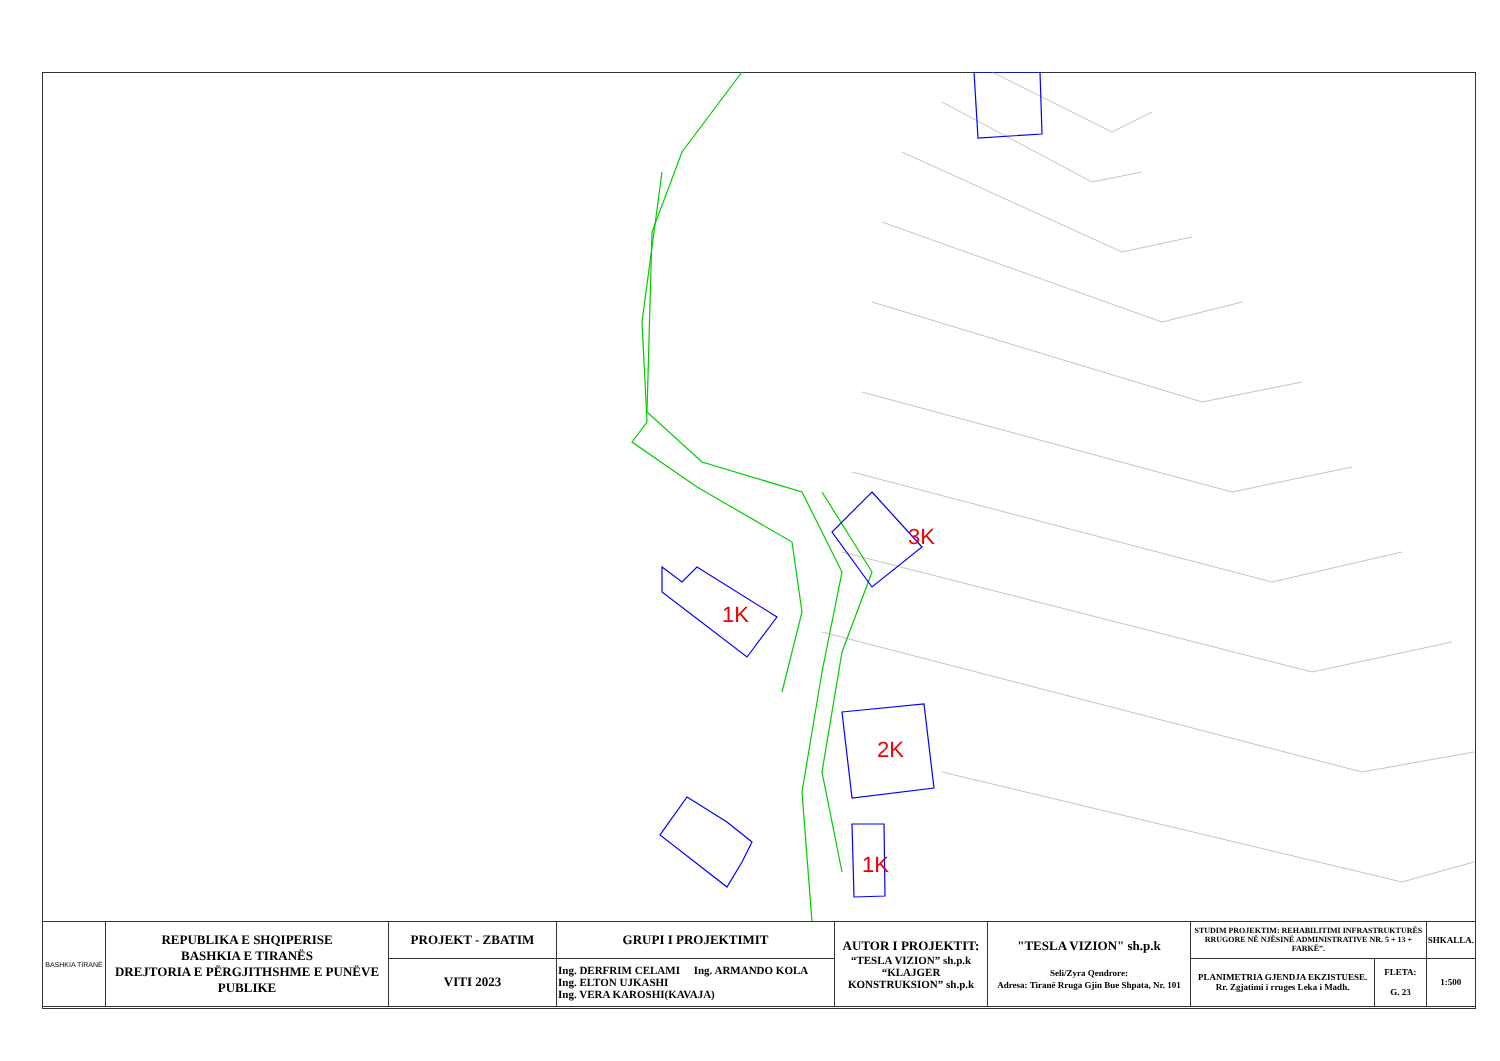3K
1K
2K
1K
| BASHKIA TIRANË | REPUBLIKA E SHQIPERISE BASHKIA E TIRANËS DREJTORIA E PËRGJITHSHME E PUNËVE PUBLIKE | PROJEKT - ZBATIM | GRUPI I PROJEKTIMIT | AUTOR I PROJEKTIT: “TESLA VIZION” sh.p.k “KLAJGER KONSTRUKSION” sh.p.k | "TESLA VIZION" sh.p.k Seli/Zyra Qendrore: Adresa: Tiranë Rruga Gjin Bue Shpata, Nr. 101 | STUDIM PROJEKTIM: REHABILITIMI INFRASTRUKTURËS RRUGORE NË NJËSINË ADMINISTRATIVE NR. 5 + 13 + FARKË”. | | SHKALLA. |
| | | VITI 2023 | Ing. DERFRIM CELAMI Ing. ARMANDO KOLA Ing. ELTON UJKASHI Ing. VERA KAROSHI(KAVAJA) | | | PLANIMETRIA GJENDJA EKZISTUESE. Rr. Zgjatimi i rruges Leka i Madh. | FLETA: G. 23 | 1:500 |